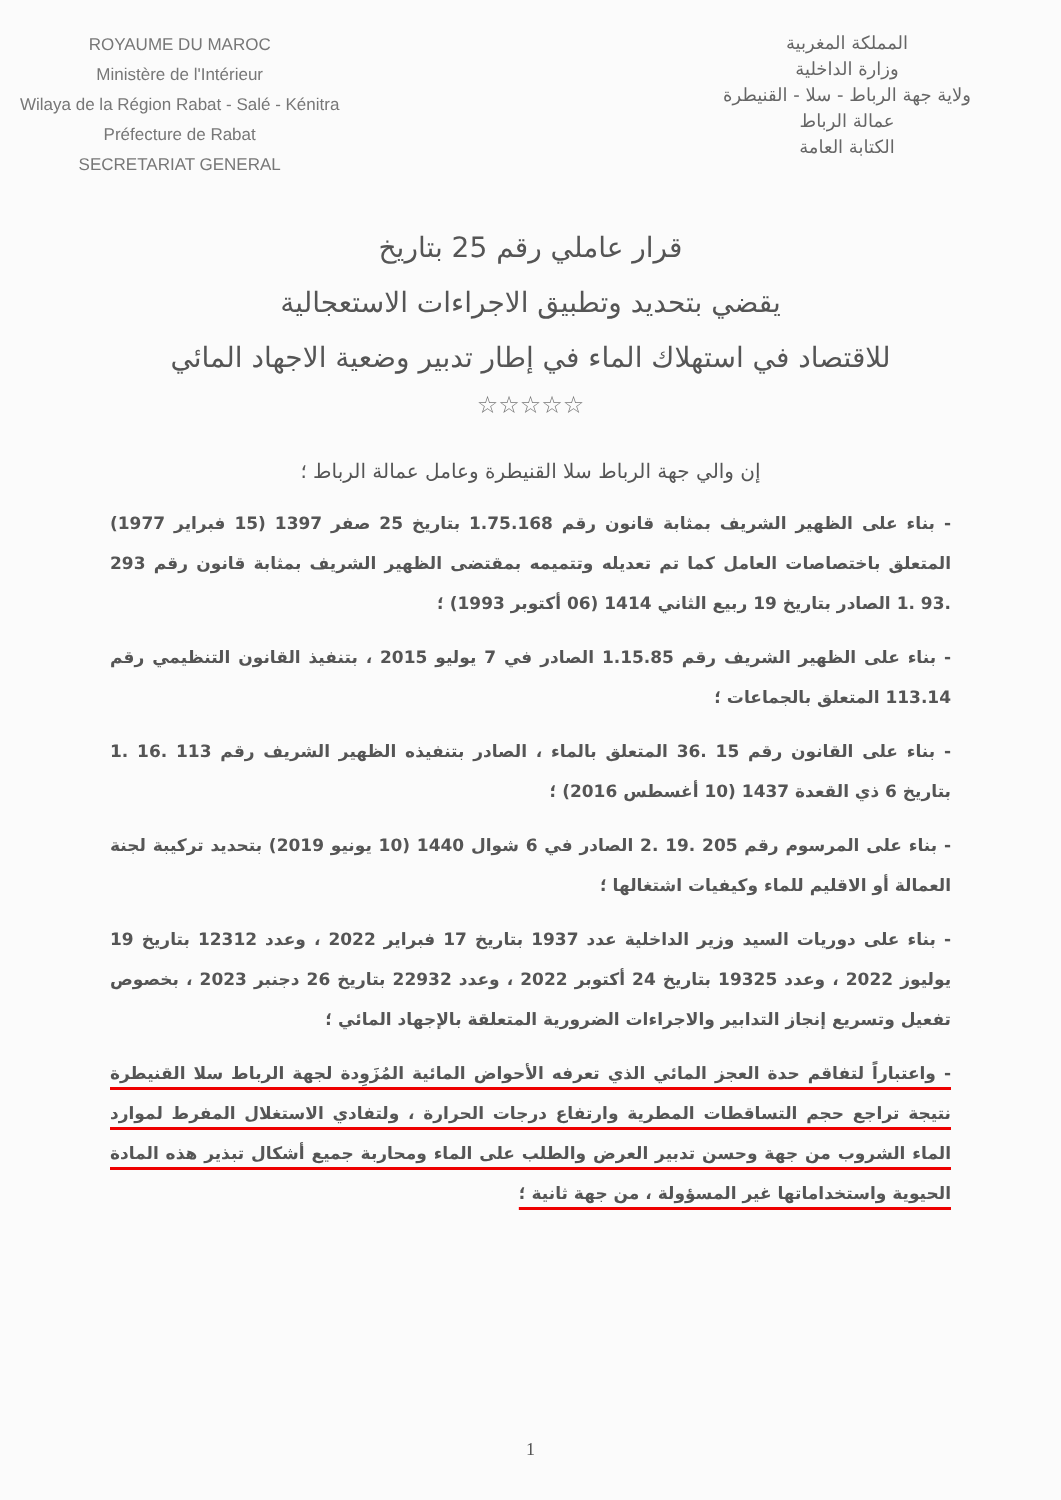ROYAUME DU MAROC
Ministère de l'Intérieur
Wilaya de la Région Rabat - Salé - Kénitra
Préfecture de Rabat
SECRETARIAT GENERAL
المملكة المغربية
وزارة الداخلية
ولاية جهة الرباط - سلا - القنيطرة
عمالة الرباط
الكتابة العامة
قرار عاملي رقم 25 بتاريخ
يقضي بتحديد وتطبيق الاجراءات الاستعجالية
للاقتصاد في استهلاك الماء في إطار تدبير وضعية الاجهاد المائي
☆☆☆☆☆
إن والي جهة الرباط سلا القنيطرة وعامل عمالة الرباط ؛
- بناء على الظهير الشريف بمثابة قانون رقم 1.75.168 بتاريخ 25 صفر 1397 (15 فبراير 1977) المتعلق باختصاصات العامل كما تم تعديله وتتميمه بمقتضى الظهير الشريف بمثابة قانون رقم 293 .93 .1 الصادر بتاريخ 19 ربيع الثاني 1414 (06 أكتوبر 1993) ؛
- بناء على الظهير الشريف رقم 1.15.85 الصادر في 7 يوليو 2015 ، بتنفيذ القانون التنظيمي رقم 113.14 المتعلق بالجماعات ؛
- بناء على القانون رقم 15 .36 المتعلق بالماء ، الصادر بتنفيذه الظهير الشريف رقم 113 .16 .1 بتاريخ 6 ذي القعدة 1437 (10 أغسطس 2016) ؛
- بناء على المرسوم رقم 205 .19 .2 الصادر في 6 شوال 1440 (10 يونيو 2019) بتحديد تركيبة لجنة العمالة أو الاقليم للماء وكيفيات اشتغالها ؛
- بناء على دوريات السيد وزير الداخلية عدد 1937 بتاريخ 17 فبراير 2022 ، وعدد 12312 بتاريخ 19 يوليوز 2022 ، وعدد 19325 بتاريخ 24 أكتوبر 2022 ، وعدد 22932 بتاريخ 26 دجنبر 2023 ، بخصوص تفعيل وتسريع إنجاز التدابير والاجراءات الضرورية المتعلقة بالإجهاد المائي ؛
- واعتباراً لتفاقم حدة العجز المائي الذي تعرفه الأحواض المائية المُزَوِدة لجهة الرباط سلا القنيطرة نتيجة تراجع حجم التساقطات المطرية وارتفاع درجات الحرارة ، ولتفادي الاستغلال المفرط لموارد الماء الشروب من جهة وحسن تدبير العرض والطلب على الماء ومحاربة جميع أشكال تبذير هذه المادة الحيوية واستخداماتها غير المسؤولة ، من جهة ثانية ؛
1